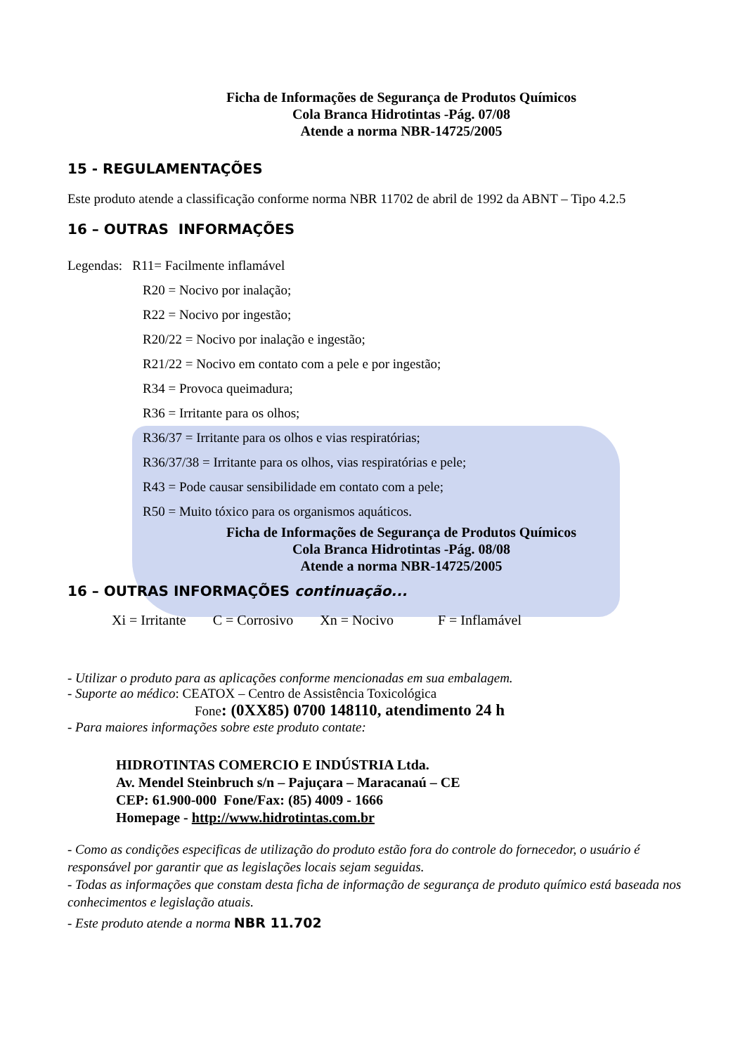Ficha de Informações de Segurança de Produtos Químicos
Cola Branca Hidrotintas -Pág. 07/08
Atende a norma NBR-14725/2005
15 - REGULAMENTAÇÕES
Este produto atende a classificação conforme norma NBR 11702 de abril de 1992 da ABNT – Tipo 4.2.5
16 – OUTRAS INFORMAÇÕES
Legendas: R11= Facilmente inflamável
R20 = Nocivo por inalação;
R22 = Nocivo por ingestão;
R20/22 = Nocivo por inalação e ingestão;
R21/22 = Nocivo em contato com a pele e por ingestão;
R34 = Provoca queimadura;
R36 = Irritante para os olhos;
R36/37 = Irritante para os olhos e vias respiratórias;
R36/37/38 = Irritante para os olhos, vias respiratórias e pele;
R43 = Pode causar sensibilidade em contato com a pele;
R50 = Muito tóxico para os organismos aquáticos.
Ficha de Informações de Segurança de Produtos Químicos
Cola Branca Hidrotintas -Pág. 08/08
Atende a norma NBR-14725/2005
16 – OUTRAS INFORMAÇÕES continuação...
Xi = Irritante C = Corrosivo Xn = Nocivo F = Inflamável
- Utilizar o produto para as aplicações conforme mencionadas em sua embalagem.
- Suporte ao médico: CEATOX – Centro de Assistência Toxicológica
Fone: (0XX85) 0700 148110, atendimento 24 h
- Para maiores informações sobre este produto contate:
HIDROTINTAS COMERCIO E INDÚSTRIA Ltda.
Av. Mendel Steinbruch s/n – Pajuçara – Maracanaú – CE
CEP: 61.900-000 Fone/Fax: (85) 4009 - 1666
Homepage - http://www.hidrotintas.com.br
- Como as condições especificas de utilização do produto estão fora do controle do fornecedor, o usuário é responsável por garantir que as legislações locais sejam seguidas.
- Todas as informações que constam desta ficha de informação de segurança de produto químico está baseada nos conhecimentos e legislação atuais.
- Este produto atende a norma NBR 11.702